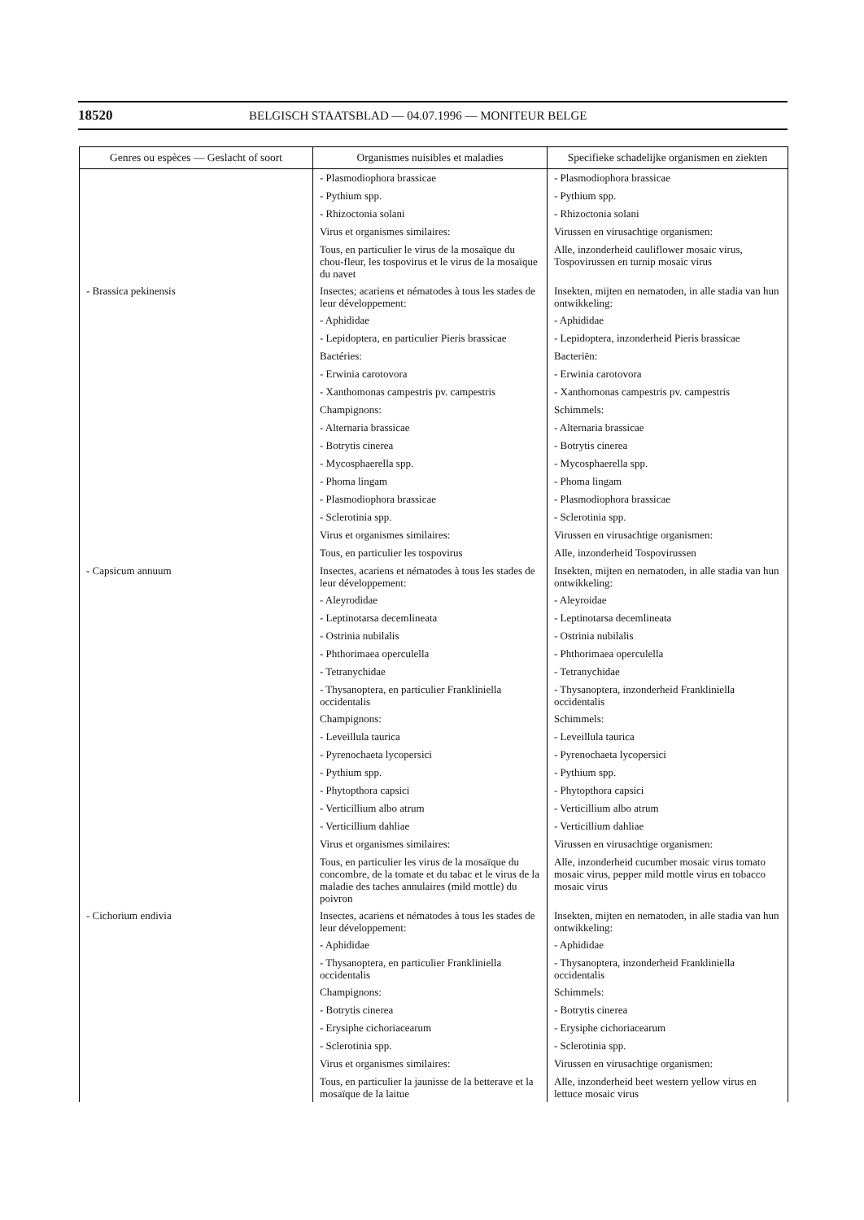18520 BELGISCH STAATSBLAD — 04.07.1996 — MONITEUR BELGE
| Genres ou espèces — Geslacht of soort | Organismes nuisibles et maladies | Specifieke schadelijke organismen en ziekten |
| --- | --- | --- |
| | - Plasmodiophora brassicae | - Plasmodiophora brassicae |
| | - Pythium spp. | - Pythium spp. |
| | - Rhizoctonia solani | - Rhizoctonia solani |
| | Virus et organismes similaires: | Virussen en virusachtige organismen: |
| | Tous, en particulier le virus de la mosaïque du chou-fleur, les tospovirus et le virus de la mosaïque du navet | Alle, inzonderheid cauliflower mosaic virus, Tospovirussen en turnip mosaic virus |
| - Brassica pekinensis | Insectes; acariens et nématodes à tous les stades de leur développement: | Insekten, mijten en nematoden, in alle stadia van hun ontwikkeling: |
| | - Aphididae | - Aphididae |
| | - Lepidoptera, en particulier Pieris brassicae | - Lepidoptera, inzonderheid Pieris brassicae |
| | Bactéries: | Bacteriën: |
| | - Erwinia carotovora | - Erwinia carotovora |
| | - Xanthomonas campestris pv. campestris | - Xanthomonas campestris pv. campestris |
| | Champignons: | Schimmels: |
| | - Alternaria brassicae | - Alternaria brassicae |
| | - Botrytis cinerea | - Botrytis cinerea |
| | - Mycosphaerella spp. | - Mycosphaerella spp. |
| | - Phoma lingam | - Phoma lingam |
| | - Plasmodiophora brassicae | - Plasmodiophora brassicae |
| | - Sclerotinia spp. | - Sclerotinia spp. |
| | Virus et organismes similaires: | Virussen en virusachtige organismen: |
| | Tous, en particulier les tospovirus | Alle, inzonderheid Tospovirussen |
| - Capsicum annuum | Insectes, acariens et nématodes à tous les stades de leur développement: | Insekten, mijten en nematoden, in alle stadia van hun ontwikkeling: |
| | - Aleyrodidae | - Aleyroidae |
| | - Leptinotarsa decemlineata | - Leptinotarsa decemlineata |
| | - Ostrinia nubilalis | - Ostrinia nubilalis |
| | - Phthorimaea operculella | - Phthorimaea operculella |
| | - Tetranychidae | - Tetranychidae |
| | - Thysanoptera, en particulier Frankliniella occidentalis | - Thysanoptera, inzonderheid Frankliniella occidentalis |
| | Champignons: | Schimmels: |
| | - Leveillula taurica | - Leveillula taurica |
| | - Pyrenochaeta lycopersici | - Pyrenochaeta lycopersici |
| | - Pythium spp. | - Pythium spp. |
| | - Phytopthora capsici | - Phytopthora capsici |
| | - Verticillium albo atrum | - Verticillium albo atrum |
| | - Verticillium dahliae | - Verticillium dahliae |
| | Virus et organismes similaires: | Virussen en virusachtige organismen: |
| | Tous, en particulier les virus de la mosaïque du concombre, de la tomate et du tabac et le virus de la maladie des taches annulaires (mild mottle) du poivron | Alle, inzonderheid cucumber mosaic virus tomato mosaic virus, pepper mild mottle virus en tobacco mosaic virus |
| - Cichorium endivia | Insectes, acariens et nématodes à tous les stades de leur développement: | Insekten, mijten en nematoden, in alle stadia van hun ontwikkeling: |
| | - Aphididae | - Aphididae |
| | - Thysanoptera, en particulier Frankliniella occidentalis | - Thysanoptera, inzonderheid Frankliniella occidentalis |
| | Champignons: | Schimmels: |
| | - Botrytis cinerea | - Botrytis cinerea |
| | - Erysiphe cichoriacearum | - Erysiphe cichoriacearum |
| | - Sclerotinia spp. | - Sclerotinia spp. |
| | Virus et organismes similaires: | Virussen en virusachtige organismen: |
| | Tous, en particulier la jaunisse de la betterave et la mosaïque de la laitue | Alle, inzonderheid beet western yellow virus en lettuce mosaic virus |